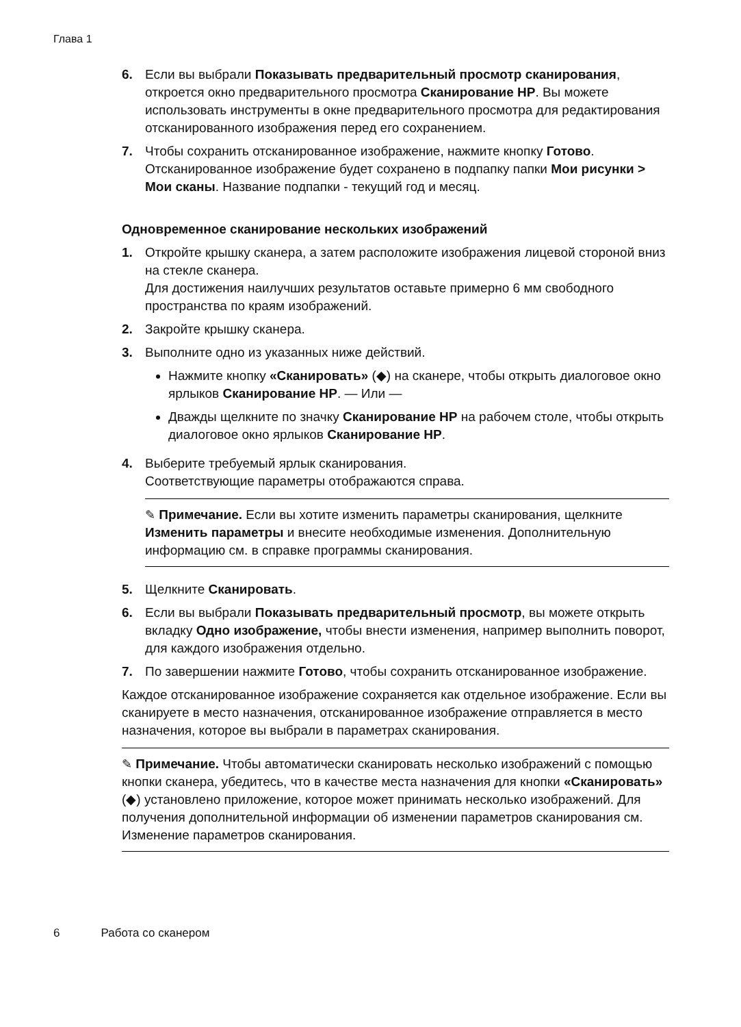Глава 1
6. Если вы выбрали Показывать предварительный просмотр сканирования, откроется окно предварительного просмотра Сканирование HP. Вы можете использовать инструменты в окне предварительного просмотра для редактирования отсканированного изображения перед его сохранением.
7. Чтобы сохранить отсканированное изображение, нажмите кнопку Готово.
Отсканированное изображение будет сохранено в подпапку папки Мои рисунки > Мои сканы. Название подпапки - текущий год и месяц.
Одновременное сканирование нескольких изображений
1. Откройте крышку сканера, а затем расположите изображения лицевой стороной вниз на стекле сканера.
Для достижения наилучших результатов оставьте примерно 6 мм свободного пространства по краям изображений.
2. Закройте крышку сканера.
3. Выполните одно из указанных ниже действий.
Нажмите кнопку «Сканировать» (◆) на сканере, чтобы открыть диалоговое окно ярлыков Сканирование HP. — Или —
Дважды щелкните по значку Сканирование HP на рабочем столе, чтобы открыть диалоговое окно ярлыков Сканирование HP.
4. Выберите требуемый ярлык сканирования.
Соответствующие параметры отображаются справа.
✎ Примечание. Если вы хотите изменить параметры сканирования, щелкните Изменить параметры и внесите необходимые изменения. Дополнительную информацию см. в справке программы сканирования.
5. Щелкните Сканировать.
6. Если вы выбрали Показывать предварительный просмотр, вы можете открыть вкладку Одно изображение, чтобы внести изменения, например выполнить поворот, для каждого изображения отдельно.
7. По завершении нажмите Готово, чтобы сохранить отсканированное изображение.
Каждое отсканированное изображение сохраняется как отдельное изображение. Если вы сканируете в место назначения, отсканированное изображение отправляется в место назначения, которое вы выбрали в параметрах сканирования.
✎ Примечание. Чтобы автоматически сканировать несколько изображений с помощью кнопки сканера, убедитесь, что в качестве места назначения для кнопки «Сканировать» (◆) установлено приложение, которое может принимать несколько изображений. Для получения дополнительной информации об изменении параметров сканирования см. Изменение параметров сканирования.
6 Работа со сканером